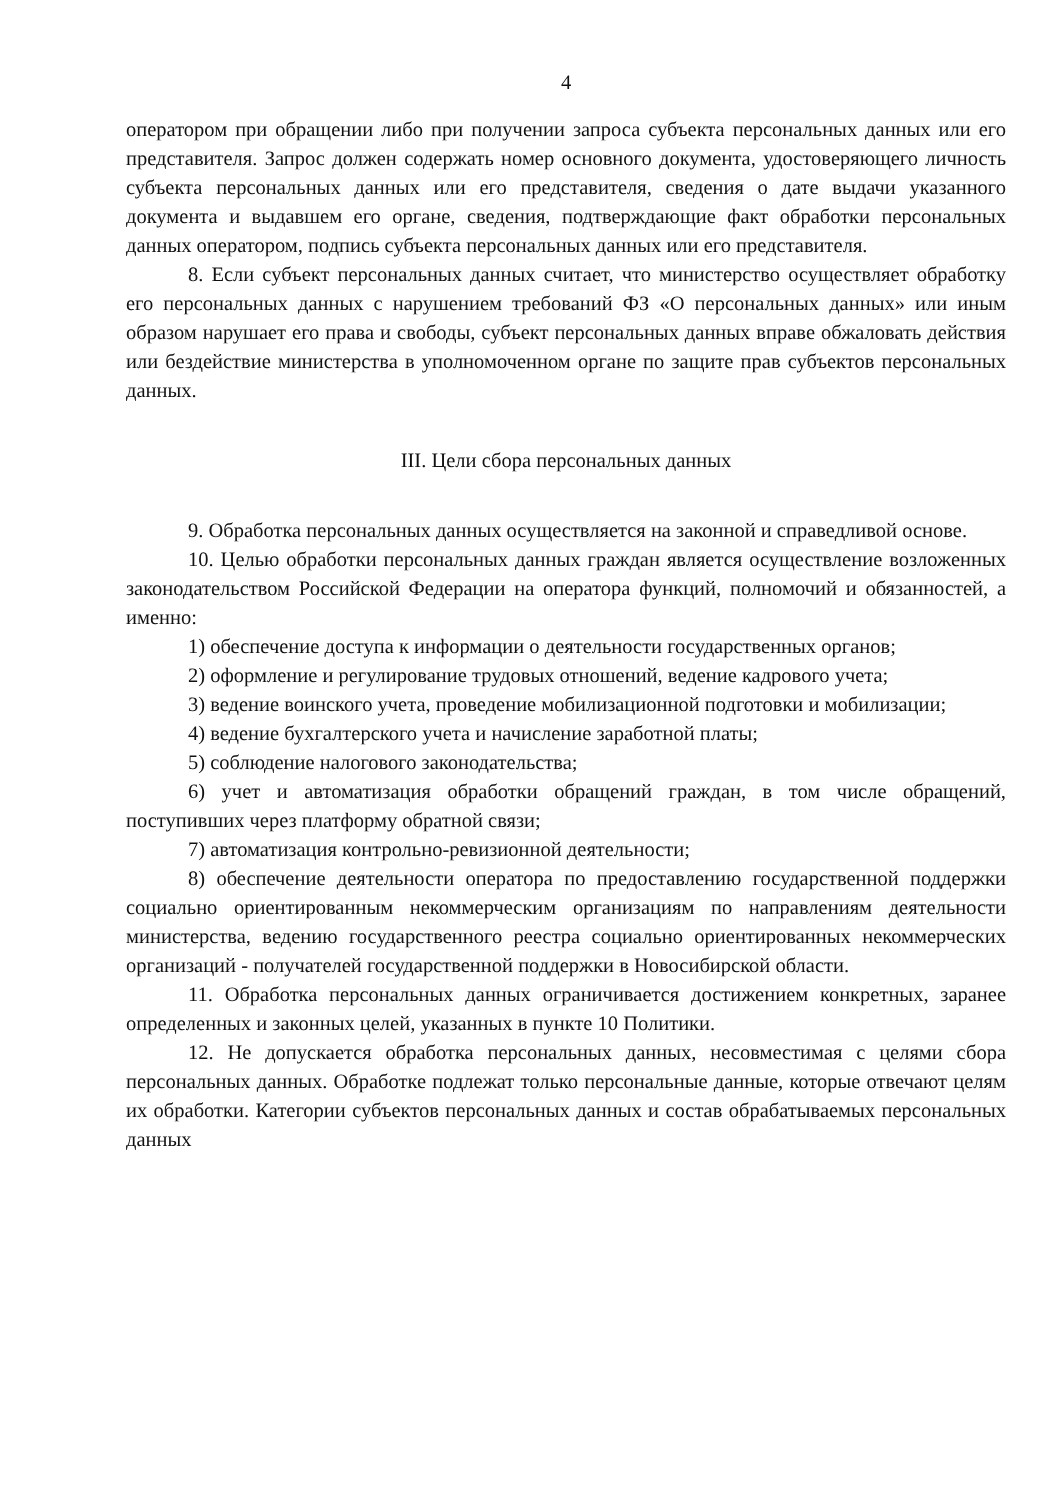4
оператором при обращении либо при получении запроса субъекта персональных данных или его представителя. Запрос должен содержать номер основного документа, удостоверяющего личность субъекта персональных данных или его представителя, сведения о дате выдачи указанного документа и выдавшем его органе, сведения, подтверждающие факт обработки персональных данных оператором, подпись субъекта персональных данных или его представителя.
8. Если субъект персональных данных считает, что министерство осуществляет обработку его персональных данных с нарушением требований ФЗ «О персональных данных» или иным образом нарушает его права и свободы, субъект персональных данных вправе обжаловать действия или бездействие министерства в уполномоченном органе по защите прав субъектов персональных данных.
III. Цели сбора персональных данных
9. Обработка персональных данных осуществляется на законной и справедливой основе.
10. Целью обработки персональных данных граждан является осуществление возложенных законодательством Российской Федерации на оператора функций, полномочий и обязанностей, а именно:
1) обеспечение доступа к информации о деятельности государственных органов;
2) оформление и регулирование трудовых отношений, ведение кадрового учета;
3) ведение воинского учета, проведение мобилизационной подготовки и мобилизации;
4) ведение бухгалтерского учета и начисление заработной платы;
5) соблюдение налогового законодательства;
6) учет и автоматизация обработки обращений граждан, в том числе обращений, поступивших через платформу обратной связи;
7) автоматизация контрольно-ревизионной деятельности;
8) обеспечение деятельности оператора по предоставлению государственной поддержки социально ориентированным некоммерческим организациям по направлениям деятельности министерства, ведению государственного реестра социально ориентированных некоммерческих организаций - получателей государственной поддержки в Новосибирской области.
11. Обработка персональных данных ограничивается достижением конкретных, заранее определенных и законных целей, указанных в пункте 10 Политики.
12. Не допускается обработка персональных данных, несовместимая с целями сбора персональных данных. Обработке подлежат только персональные данные, которые отвечают целям их обработки. Категории субъектов персональных данных и состав обрабатываемых персональных данных